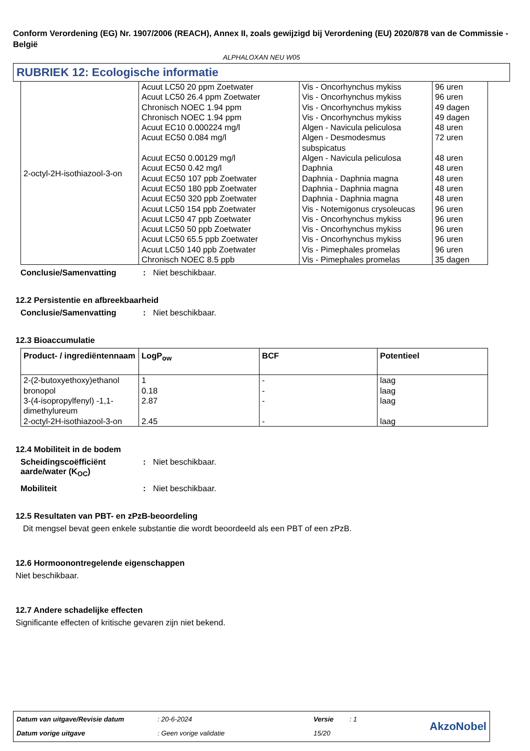Conform Verordening (EG) Nr. 1907/2006 (REACH), Annex II, zoals gewijzigd bij Verordening (EU) 2020/878 van de Commissie - België
ALPHALOXAN NEU W05
RUBRIEK 12: Ecologische informatie
| 2-octyl-2H-isothiazool-3-on | Acuut LC50 20 ppm Zoetwater Acuut LC50 26.4 ppm Zoetwater Chronisch NOEC 1.94 ppm Chronisch NOEC 1.94 ppm Acuut EC10 0.000224 mg/l Acuut EC50 0.084 mg/l Acuut EC50 0.00129 mg/l Acuut EC50 0.42 mg/l Acuut EC50 107 ppb Zoetwater Acuut EC50 180 ppb Zoetwater Acuut EC50 320 ppb Zoetwater Acuut LC50 154 ppb Zoetwater Acuut LC50 47 ppb Zoetwater Acuut LC50 50 ppb Zoetwater Acuut LC50 65.5 ppb Zoetwater Acuut LC50 140 ppb Zoetwater Chronisch NOEC 8.5 ppb | Vis - Oncorhynchus mykiss Vis - Oncorhynchus mykiss Vis - Oncorhynchus mykiss Vis - Oncorhynchus mykiss Algen - Navicula peliculosa Algen - Desmodesmus subspicatus Algen - Navicula peliculosa Daphnia Daphnia - Daphnia magna Daphnia - Daphnia magna Daphnia - Daphnia magna Vis - Notemigonus crysoleucas Vis - Oncorhynchus mykiss Vis - Oncorhynchus mykiss Vis - Oncorhynchus mykiss Vis - Pimephales promelas Vis - Pimephales promelas | 96 uren 96 uren 49 dagen 49 dagen 48 uren 72 uren 48 uren 48 uren 48 uren 48 uren 48 uren 96 uren 96 uren 96 uren 96 uren 96 uren 35 dagen |
Conclusie/Samenvatting: Niet beschikbaar.
12.2 Persistentie en afbreekbaarheid
Conclusie/Samenvatting: Niet beschikbaar.
12.3 Bioaccumulatie
| Product- / ingrediëntennaam | LogP<sub>ow</sub> | BCF | Potentieel |
| --- | --- | --- | --- |
| 2-(2-butoxyethoxy)ethanol | 1 | - | laag |
| bronopol | 0.18 | - | laag |
| 3-(4-isopropylfenyl) -1,1-dimethylureum | 2.87 | - | laag |
| 2-octyl-2H-isothiazool-3-on | 2.45 | - | laag |
12.4 Mobiliteit in de bodem
Scheidingscoëfficiënt aarde/water (K<sub>OC</sub>): Niet beschikbaar.
Mobiliteit: Niet beschikbaar.
12.5 Resultaten van PBT- en zPzB-beoordeling
Dit mengsel bevat geen enkele substantie die wordt beoordeeld als een PBT of een zPzB.
12.6 Hormoonontregelende eigenschappen
Niet beschikbaar.
12.7 Andere schadelijke effecten
Significante effecten of kritische gevaren zijn niet bekend.
| Datum van uitgave/Revisie datum | : 20-6-2024 | Versie | : 1 | AkzoNobel |
| Datum vorige uitgave | : Geen vorige validatie | 15/20 | | |